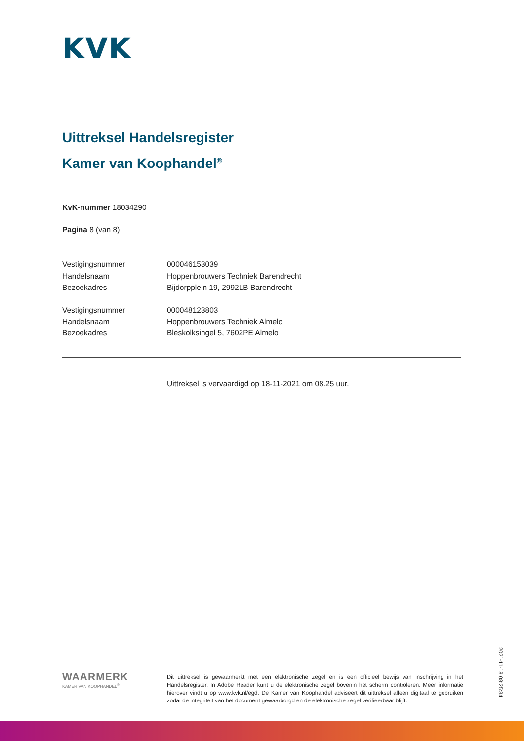KVK
Uittreksel Handelsregister
Kamer van Koophandel<sup>®</sup>
KvK-nummer 18034290
Pagina 8 (van 8)
| Vestigingsnummer | 000046153039 |
| Handelsnaam | Hoppenbrouwers Techniek Barendrecht |
| Bezoekadres | Bijdorpplein 19, 2992LB Barendrecht |
| Vestigingsnummer | 000048123803 |
| Handelsnaam | Hoppenbrouwers Techniek Almelo |
| Bezoekadres | Bleskolksingel 5, 7602PE Almelo |
Uittreksel is vervaardigd op 18-11-2021 om 08.25 uur.
WAARMERK
KAMER VAN KOOPHANDEL<sup>®</sup>
Dit uittreksel is gewaarmerkt met een elektronische zegel en is een officieel bewijs van inschrijving in het Handelsregister. In Adobe Reader kunt u de elektronische zegel bovenin het scherm controleren. Meer informatie hierover vindt u op www.kvk.nl/egd. De Kamer van Koophandel adviseert dit uittreksel alleen digitaal te gebruiken zodat de integriteit van het document gewaarborgd en de elektronische zegel verifieerbaar blijft.
2021-11-18 08:25:34